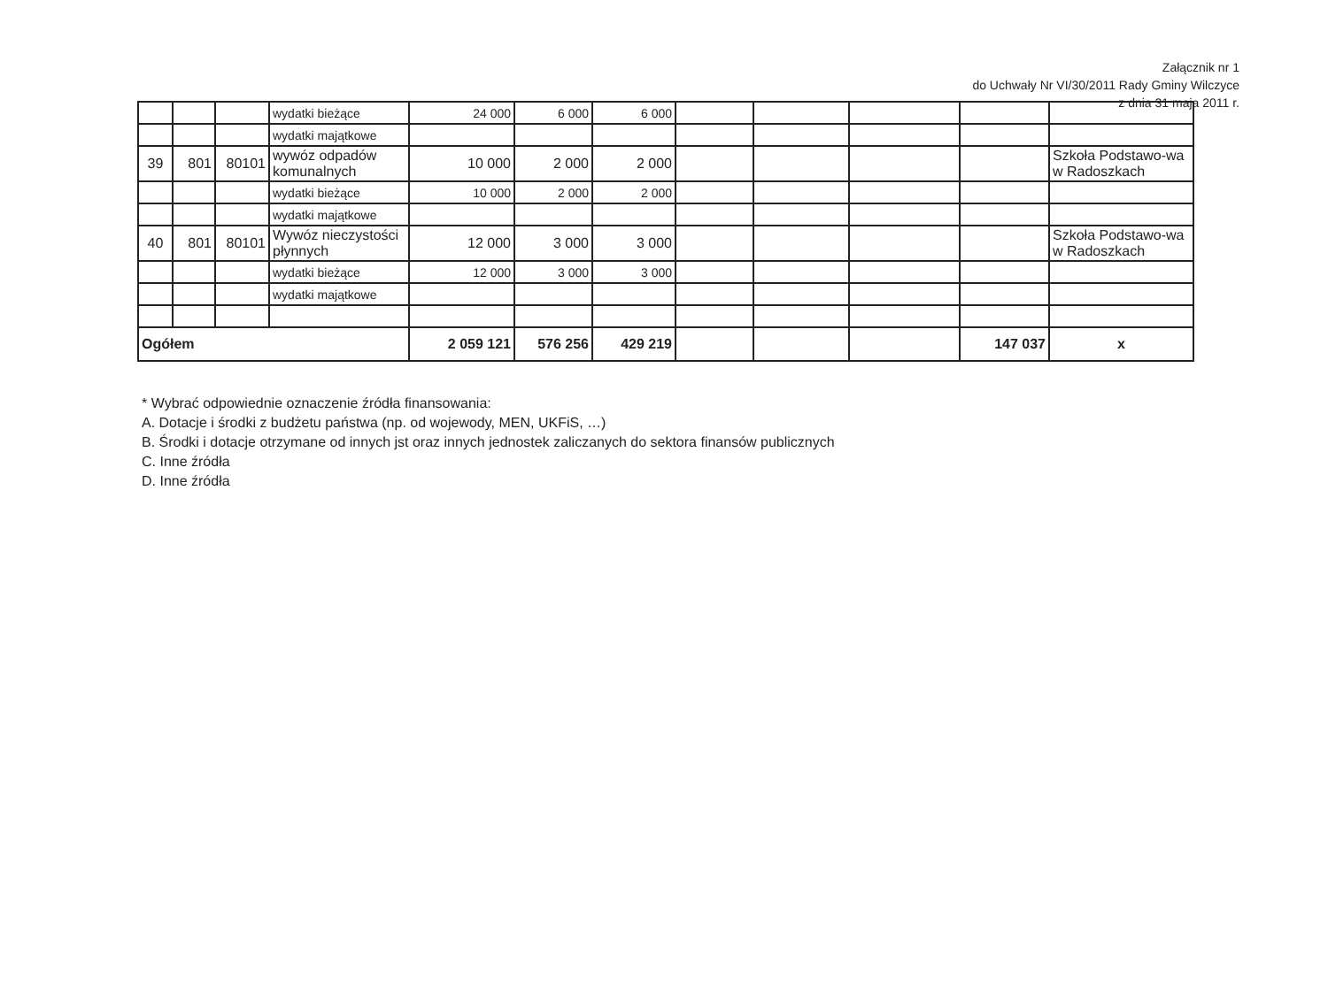Załącznik nr 1
do Uchwały Nr VI/30/2011 Rady Gminy Wilczyce
z dnia 31 maja 2011 r.
| | | | wydatki bieżące | 24 000 | 6 000 | 6 000 | | | | | |
| | | | wydatki majątkowe | | | | | | | | |
| 39 | 801 | 80101 | wywóz odpadów komunalnych | 10 000 | 2 000 | 2 000 | | | | | Szkoła Podstawo-wa w Radoszkach |
| | | | wydatki bieżące | 10 000 | 2 000 | 2 000 | | | | | |
| | | | wydatki majątkowe | | | | | | | | |
| 40 | 801 | 80101 | Wywóz nieczystości płynnych | 12 000 | 3 000 | 3 000 | | | | | Szkoła Podstawo-wa w Radoszkach |
| | | | wydatki bieżące | 12 000 | 3 000 | 3 000 | | | | | |
| | | | wydatki majątkowe | | | | | | | | |
| Ogółem | | | | 2 059 121 | 576 256 | 429 219 | | | | 147 037 | x |
* Wybrać odpowiednie oznaczenie źródła finansowania:
A. Dotacje i środki z budżetu państwa (np. od wojewody, MEN, UKFiS, …)
B. Środki i dotacje otrzymane od innych jst oraz innych jednostek zaliczanych do sektora finansów publicznych
C. Inne źródła
D. Inne źródła